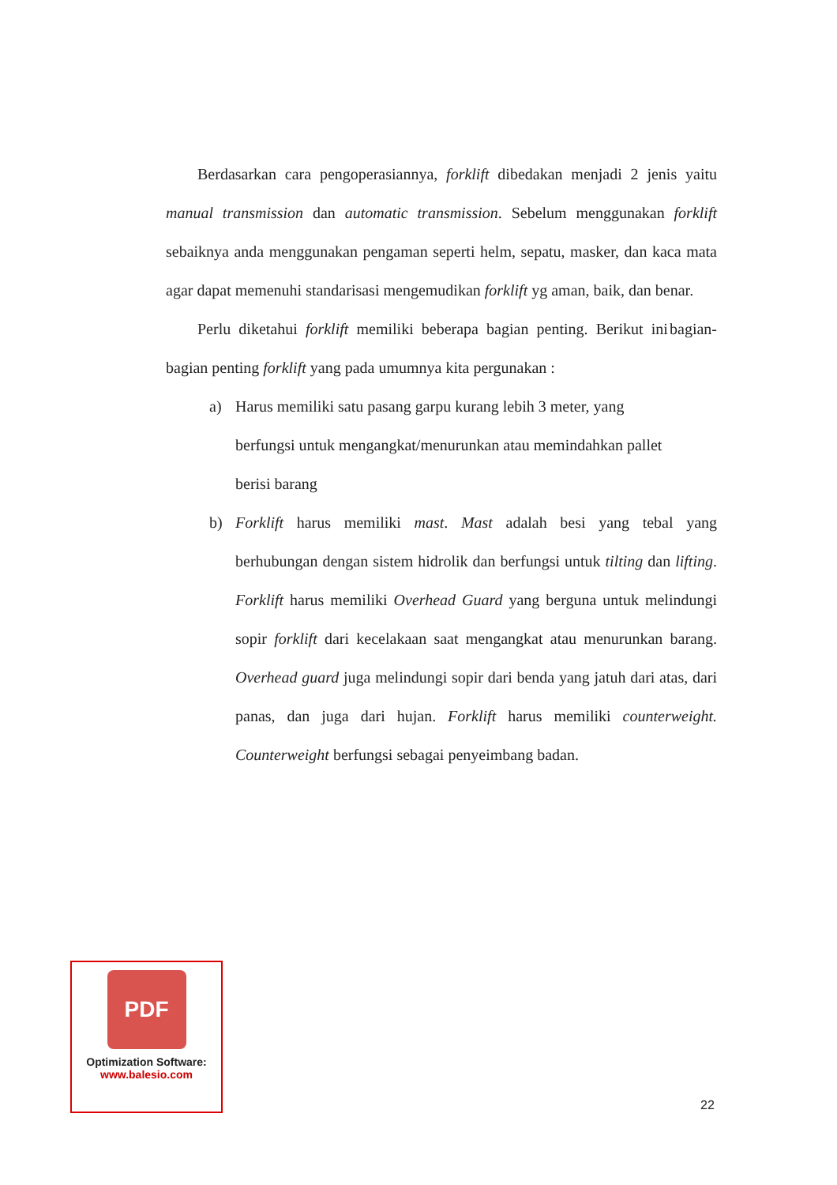Berdasarkan cara pengoperasiannya, forklift dibedakan menjadi 2 jenis yaitu manual transmission dan automatic transmission. Sebelum menggunakan forklift sebaiknya anda menggunakan pengaman seperti helm, sepatu, masker, dan kaca mata agar dapat memenuhi standarisasi mengemudikan forklift yg aman, baik, dan benar.
Perlu diketahui forklift memiliki beberapa bagian penting. Berikut ini bagian-bagian penting forklift yang pada umumnya kita pergunakan :
a) Harus memiliki satu pasang garpu kurang lebih 3 meter, yang
berfungsi untuk mengangkat/menurunkan atau memindahkan pallet
berisi barang
b) Forklift harus memiliki mast. Mast adalah besi yang tebal yang berhubungan dengan sistem hidrolik dan berfungsi untuk tilting dan lifting. Forklift harus memiliki Overhead Guard yang berguna untuk melindungi sopir forklift dari kecelakaan saat mengangkat atau menurunkan barang. Overhead guard juga melindungi sopir dari benda yang jatuh dari atas, dari panas, dan juga dari hujan. Forklift harus memiliki counterweight. Counterweight berfungsi sebagai penyeimbang badan.
PDF
Optimization Software:
www.balesio.com
22